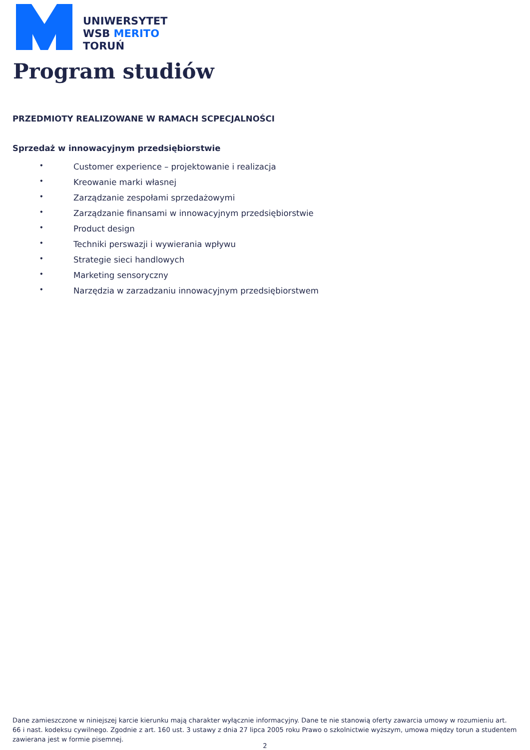UNIWERSYTET
WSB MERITO
TORUŃ
Program studiów
PRZEDMIOTY REALIZOWANE W RAMACH SCPECJALNOŚCI
Sprzedaż w innowacyjnym przedsiębiorstwie
• Customer experience – projektowanie i realizacja
• Kreowanie marki własnej
• Zarządzanie zespołami sprzedażowymi
• Zarządzanie finansami w innowacyjnym przedsiębiorstwie
• Product design
• Techniki perswazji i wywierania wpływu
• Strategie sieci handlowych
• Marketing sensoryczny
• Narzędzia w zarzadzaniu innowacyjnym przedsiębiorstwem
Dane zamieszczone w niniejszej karcie kierunku mają charakter wyłącznie informacyjny. Dane te nie stanowią oferty zawarcia umowy w rozumieniu art. 66 i nast. kodeksu cywilnego. Zgodnie z art. 160 ust. 3 ustawy z dnia 27 lipca 2005 roku Prawo o szkolnictwie wyższym, umowa między torun a studentem zawierana jest w formie pisemnej.
2